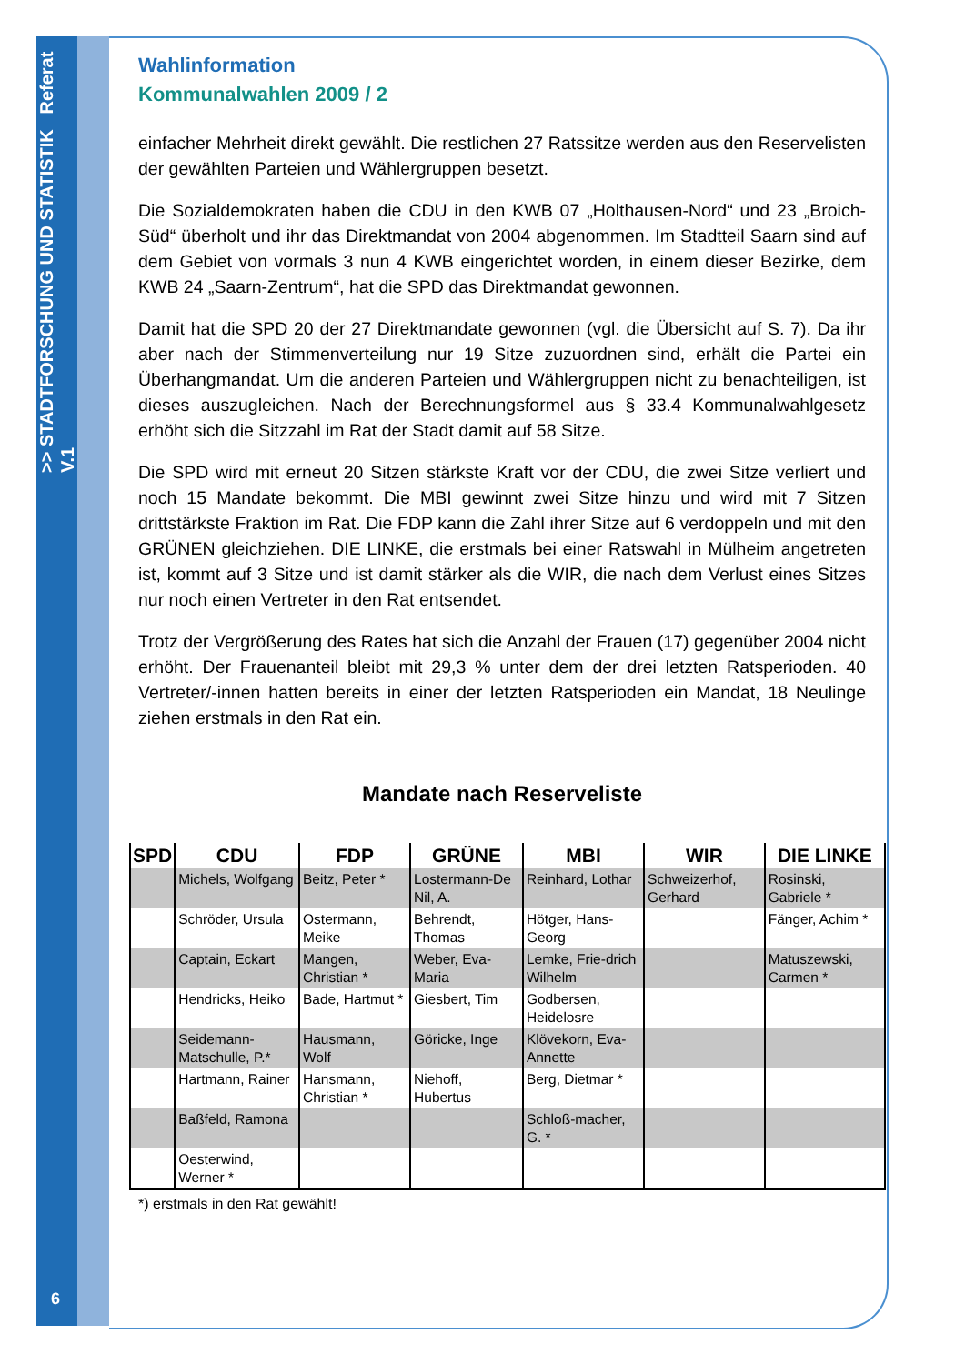>> STADTFORSCHUNG UND STATISTIK Referat V.1
6
Wahlinformation
Kommunalwahlen 2009 / 2
einfacher Mehrheit direkt gewählt. Die restlichen 27 Ratssitze werden aus den Reservelisten der gewählten Parteien und Wählergruppen besetzt.
Die Sozialdemokraten haben die CDU in den KWB 07 „Holthausen-Nord“ und 23 „Broich-Süd“ überholt und ihr das Direktmandat von 2004 abgenommen. Im Stadtteil Saarn sind auf dem Gebiet von vormals 3 nun 4 KWB eingerichtet worden, in einem dieser Bezirke, dem KWB 24 „Saarn-Zentrum“, hat die SPD das Direktmandat gewonnen.
Damit hat die SPD 20 der 27 Direktmandate gewonnen (vgl. die Übersicht auf S. 7). Da ihr aber nach der Stimmenverteilung nur 19 Sitze zuzuordnen sind, erhält die Partei ein Überhangmandat. Um die anderen Parteien und Wählergruppen nicht zu benachteiligen, ist dieses auszugleichen. Nach der Berechnungsformel aus § 33.4 Kommunalwahlgesetz erhöht sich die Sitzzahl im Rat der Stadt damit auf 58 Sitze.
Die SPD wird mit erneut 20 Sitzen stärkste Kraft vor der CDU, die zwei Sitze verliert und noch 15 Mandate bekommt. Die MBI gewinnt zwei Sitze hinzu und wird mit 7 Sitzen drittstärkste Fraktion im Rat. Die FDP kann die Zahl ihrer Sitze auf 6 verdoppeln und mit den GRÜNEN gleichziehen. DIE LINKE, die erstmals bei einer Ratswahl in Mülheim angetreten ist, kommt auf 3 Sitze und ist damit stärker als die WIR, die nach dem Verlust eines Sitzes nur noch einen Vertreter in den Rat entsendet.
Trotz der Vergrößerung des Rates hat sich die Anzahl der Frauen (17) gegenüber 2004 nicht erhöht. Der Frauenanteil bleibt mit 29,3 % unter dem der drei letzten Ratsperioden. 40 Vertreter/-innen hatten bereits in einer der letzten Ratsperioden ein Mandat, 18 Neulinge ziehen erstmals in den Rat ein.
Mandate nach Reserveliste
| SPD | CDU | FDP | GRÜNE | MBI | WIR | DIE LINKE |
| --- | --- | --- | --- | --- | --- | --- |
| | Michels, Wolfgang | Beitz, Peter * | Lostermann-De Nil, A. | Reinhard, Lothar | Schweizerhof, Gerhard | Rosinski, Gabriele * |
| | Schröder, Ursula | Ostermann, Meike | Behrendt, Thomas | Hötger, Hans-Georg | | Fänger, Achim * |
| | Captain, Eckart | Mangen, Christian * | Weber, Eva-Maria | Lemke, Frie-drich Wilhelm | | Matuszewski, Carmen * |
| | Hendricks, Heiko | Bade, Hartmut * | Giesbert, Tim | Godbersen, Heidelosre | | |
| | Seidemann-Matschulle, P.* | Hausmann, Wolf | Göricke, Inge | Klövekorn, Eva-Annette | | |
| | Hartmann, Rainer | Hansmann, Christian * | Niehoff, Hubertus | Berg, Dietmar * | | |
| | Baßfeld, Ramona | | | Schloß-macher, G. * | | |
| | Oesterwind, Werner * | | | | | |
*) erstmals in den Rat gewählt!